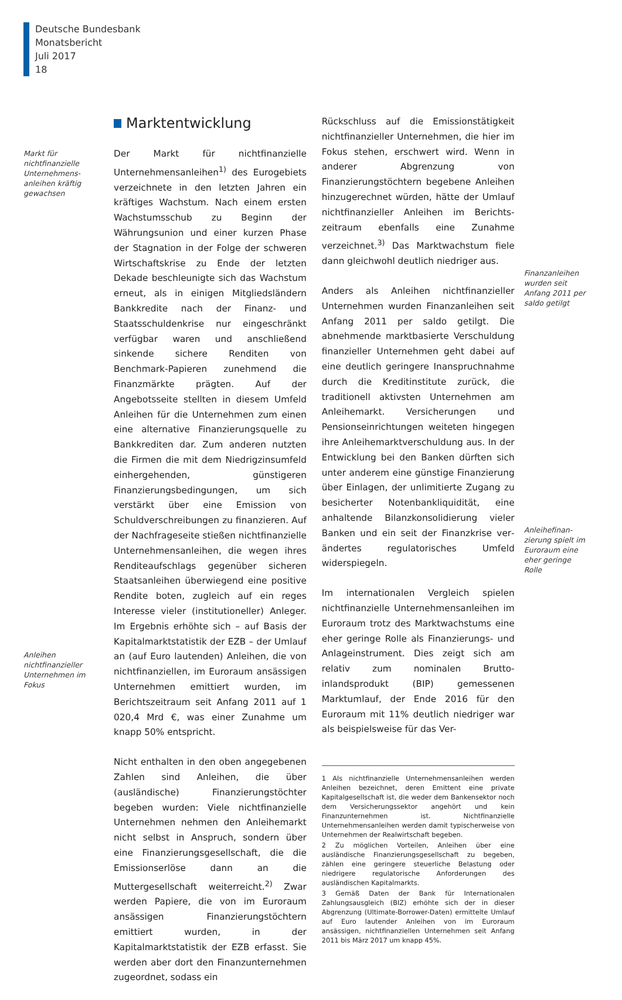Deutsche Bundesbank
Monatsbericht
Juli 2017
18
Markt für nichtfinanzielle Unternehmens-anleihen kräftig gewachsen
Anleihen nichtfinanzieller Unternehmen im Fokus
Marktentwicklung
Der Markt für nichtfinanzielle Unternehmens­anleihen<sup>1)</sup> des Eurogebiets verzeichnete in den letzten Jahren ein kräftiges Wachstum. Nach einem ersten Wachstumsschub zu Beginn der Währungsunion und einer kurzen Phase der Stagnation in der Folge der schweren Wirt­schaftskrise zu Ende der letzten Dekade be­schleunigte sich das Wachstum erneut, als in einigen Mitgliedsländern Bankkredite nach der Finanz- und Staatsschuldenkrise nur einge­schränkt verfügbar waren und anschließend sinkende sichere Renditen von Benchmark-Papieren zunehmend die Finanzmärkte prägten. Auf der Angebotsseite stellten in diesem Um­feld Anleihen für die Unternehmen zum einen eine alternative Finanzierungsquelle zu Bankkre­diten dar. Zum anderen nutzten die Firmen die mit dem Niedrigzinsumfeld einhergehenden, günstigeren Finanzierungsbedingungen, um sich verstärkt über eine Emission von Schuldver­schreibungen zu finanzieren. Auf der Nachfra­geseite stießen nichtfinanzielle Unternehmens­anleihen, die wegen ihres Renditeaufschlags gegenüber sicheren Staatsanleihen überwie­gend eine positive Rendite boten, zugleich auf ein reges Interesse vieler (institutioneller) Anle­ger. Im Ergebnis erhöhte sich – auf Basis der Kapitalmarktstatistik der EZB – der Umlauf an (auf Euro lautenden) Anleihen, die von nicht­finanziellen, im Euroraum ansässigen Unterneh­men emittiert wurden, im Berichtszeitraum seit Anfang 2011 auf 1 020,4 Mrd €, was einer Zu­nahme um knapp 50% entspricht.
Nicht enthalten in den oben angegebenen Zah­len sind Anleihen, die über (ausländische) Finan­zierungstöchter begeben wurden: Viele nicht­finanzielle Unternehmen nehmen den Anleihe­markt nicht selbst in Anspruch, sondern über eine Finanzierungsgesellschaft, die die Emis­sionserlöse dann an die Muttergesellschaft wei­terreicht.<sup>2)</sup> Zwar werden Papiere, die von im Euroraum ansässigen Finanzierungstöchtern emittiert wurden, in der Kapitalmarktstatistik der EZB erfasst. Sie werden aber dort den Finanzunternehmen zugeordnet, sodass ein
Rückschluss auf die Emissionstätigkeit nicht­finanzieller Unternehmen, die hier im Fokus ste­hen, erschwert wird. Wenn in anderer Abgren­zung von Finanzierungstöchtern begebene Anleihen hinzugerechnet würden, hätte der Umlauf nichtfinanzieller Anleihen im Berichts­zeitraum ebenfalls eine Zunahme verzeichnet.<sup>3)</sup> Das Marktwachstum fiele dann gleichwohl deutlich niedriger aus.
Anders als Anleihen nichtfinanzieller Unterneh­men wurden Finanzanleihen seit Anfang 2011 per saldo getilgt. Die abnehmende markt­basierte Verschuldung finanzieller Unternehmen geht dabei auf eine deutlich geringere In­anspruchnahme durch die Kreditinstitute zu­rück, die traditionell aktivsten Unternehmen am Anleihemarkt. Versicherungen und Pensionsein­richtungen weiteten hingegen ihre Anleihe­marktverschuldung aus. In der Entwicklung bei den Banken dürften sich unter anderem eine günstige Finanzierung über Einlagen, der unlimitierte Zugang zu besicherter Notenbank­liquidität, eine anhaltende Bilanzkonsolidierung vieler Banken und ein seit der Finanzkrise ver­ändertes regulatorisches Umfeld widerspiegeln.
Im internationalen Vergleich spielen nichtfinan­zielle Unternehmensanleihen im Euroraum trotz des Marktwachstums eine eher geringe Rolle als Finanzierungs- und Anlageinstrument. Dies zeigt sich am relativ zum nominalen Brutto­inlandsprodukt (BIP) gemessenen Marktumlauf, der Ende 2016 für den Euroraum mit 11% deut­lich niedriger war als beispielsweise für das Ver-
1 Als nichtfinanzielle Unternehmensanleihen werden Anlei­hen bezeichnet, deren Emittent eine private Kapitalgesell­schaft ist, die weder dem Bankensektor noch dem Versiche­rungssektor angehört und kein Finanzunternehmen ist. Nichtfinanzielle Unternehmensanleihen werden damit typischerweise von Unternehmen der Realwirtschaft be­geben.
2 Zu möglichen Vorteilen, Anleihen über eine ausländische Finanzierungsgesellschaft zu begeben, zählen eine gerin­gere steuerliche Belastung oder niedrigere regulatorische Anforderungen des ausländischen Kapitalmarkts.
3 Gemäß Daten der Bank für Internationalen Zahlungsaus­gleich (BIZ) erhöhte sich der in dieser Abgrenzung (Ultimate-Borrower-Daten) ermittelte Umlauf auf Euro lautender An­leihen von im Euroraum ansässigen, nichtfinanziellen Unter­nehmen seit Anfang 2011 bis März 2017 um knapp 45%.
Finanzanleihen wurden seit Anfang 2011 per saldo getilgt
Anleihefinan­zierung spielt im Euroraum eine eher geringe Rolle